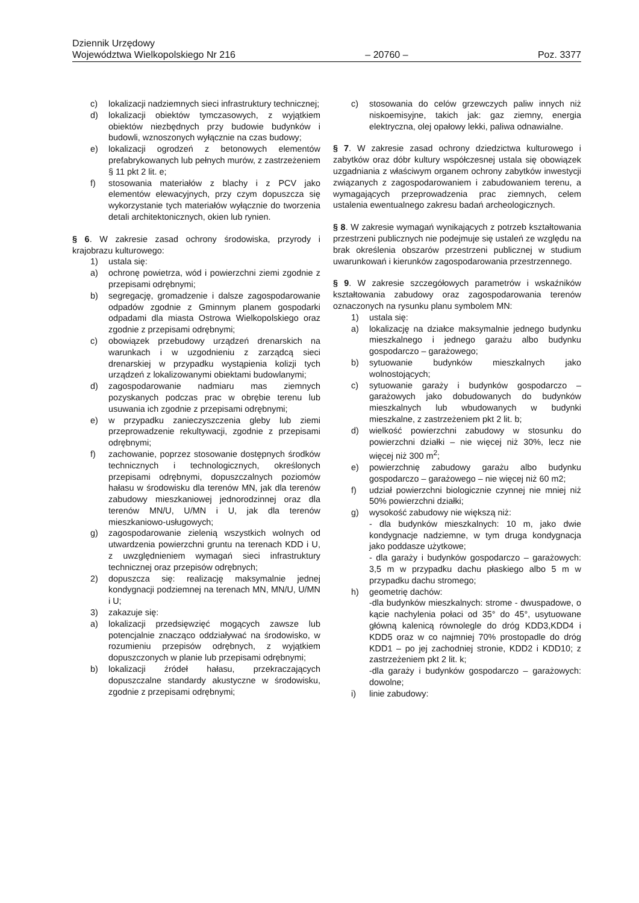Dziennik Urzędowy
Województwa Wielkopolskiego Nr 216
– 20760 –
Poz. 3377
c) lokalizacji nadziemnych sieci infrastruktury technicznej;
d) lokalizacji obiektów tymczasowych, z wyjątkiem obiektów niezbędnych przy budowie budynków i budowli, wznoszonych wyłącznie na czas budowy;
e) lokalizacji ogrodzeń z betonowych elementów prefabrykowanych lub pełnych murów, z zastrzeżeniem § 11 pkt 2 lit. e;
f) stosowania materiałów z blachy i z PCV jako elementów elewacyjnych, przy czym dopuszcza się wykorzystanie tych materiałów wyłącznie do tworzenia detali architektonicznych, okien lub rynien.
§ 6. W zakresie zasad ochrony środowiska, przyrody i krajobrazu kulturowego:
1) ustala się:
a) ochronę powietrza, wód i powierzchni ziemi zgodnie z przepisami odrębnymi;
b) segregację, gromadzenie i dalsze zagospodarowanie odpadów zgodnie z Gminnym planem gospodarki odpadami dla miasta Ostrowa Wielkopolskiego oraz zgodnie z przepisami odrębnymi;
c) obowiązek przebudowy urządzeń drenarskich na warunkach i w uzgodnieniu z zarządcą sieci drenarskiej w przypadku wystąpienia kolizji tych urządzeń z lokalizowanymi obiektami budowlanymi;
d) zagospodarowanie nadmiaru mas ziemnych pozyskanych podczas prac w obrębie terenu lub usuwania ich zgodnie z przepisami odrębnymi;
e) w przypadku zanieczyszczenia gleby lub ziemi przeprowadzenie rekultywacji, zgodnie z przepisami odrębnymi;
f) zachowanie, poprzez stosowanie dostępnych środków technicznych i technologicznych, określonych przepisami odrębnymi, dopuszczalnych poziomów hałasu w środowisku dla terenów MN, jak dla terenów zabudowy mieszkaniowej jednorodzinnej oraz dla terenów MN/U, U/MN i U, jak dla terenów mieszkaniowo-usługowych;
g) zagospodarowanie zielenią wszystkich wolnych od utwardzenia powierzchni gruntu na terenach KDD i U, z uwzględnieniem wymagań sieci infrastruktury technicznej oraz przepisów odrębnych;
2) dopuszcza się: realizację maksymalnie jednej kondygnacji podziemnej na terenach MN, MN/U, U/MN i U;
3) zakazuje się:
a) lokalizacji przedsięwzięć mogących zawsze lub potencjalnie znacząco oddziaływać na środowisko, w rozumieniu przepisów odrębnych, z wyjątkiem dopuszczonych w planie lub przepisami odrębnymi;
b) lokalizacji źródeł hałasu, przekraczających dopuszczalne standardy akustyczne w środowisku, zgodnie z przepisami odrębnymi;
c) stosowania do celów grzewczych paliw innych niż niskoemisyjne, takich jak: gaz ziemny, energia elektryczna, olej opałowy lekki, paliwa odnawialne.
§ 7. W zakresie zasad ochrony dziedzictwa kulturowego i zabytków oraz dóbr kultury współczesnej ustala się obowiązek uzgadniania z właściwym organem ochrony zabytków inwestycji związanych z zagospodarowaniem i zabudowaniem terenu, a wymagających przeprowadzenia prac ziemnych, celem ustalenia ewentualnego zakresu badań archeologicznych.
§ 8. W zakresie wymagań wynikających z potrzeb kształtowania przestrzeni publicznych nie podejmuje się ustaleń ze względu na brak określenia obszarów przestrzeni publicznej w studium uwarunkowań i kierunków zagospodarowania przestrzennego.
§ 9. W zakresie szczegółowych parametrów i wskaźników kształtowania zabudowy oraz zagospodarowania terenów oznaczonych na rysunku planu symbolem MN:
1) ustala się:
a) lokalizację na działce maksymalnie jednego budynku mieszkalnego i jednego garażu albo budynku gospodarczo – garażowego;
b) sytuowanie budynków mieszkalnych jako wolnostojących;
c) sytuowanie garaży i budynków gospodarczo – garażowych jako dobudowanych do budynków mieszkalnych lub wbudowanych w budynki mieszkalne, z zastrzeżeniem pkt 2 lit. b;
d) wielkość powierzchni zabudowy w stosunku do powierzchni działki – nie więcej niż 30%, lecz nie więcej niż 300 m<sup>2</sup>;
e) powierzchnię zabudowy garażu albo budynku gospodarczo – garażowego – nie więcej niż 60 m2;
f) udział powierzchni biologicznie czynnej nie mniej niż 50% powierzchni działki;
g) wysokość zabudowy nie większą niż:
- dla budynków mieszkalnych: 10 m, jako dwie kondygnacje nadziemne, w tym druga kondygnacja jako poddasze użytkowe;
- dla garaży i budynków gospodarczo – garażowych: 3,5 m w przypadku dachu płaskiego albo 5 m w przypadku dachu stromego;
h) geometrię dachów:
-dla budynków mieszkalnych: strome - dwuspadowe, o kącie nachylenia połaci od 35° do 45°, usytuowane główną kalenicą równolegle do dróg KDD3,KDD4 i KDD5 oraz w co najmniej 70% prostopadle do dróg KDD1 – po jej zachodniej stronie, KDD2 i KDD10; z zastrzeżeniem pkt 2 lit. k;
-dla garaży i budynków gospodarczo – garażowych: dowolne;
i) linie zabudowy: